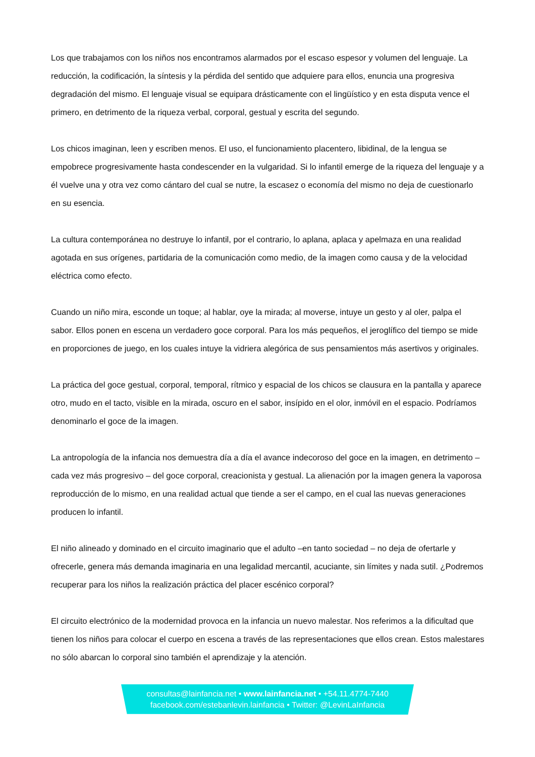Los que trabajamos con los niños nos encontramos alarmados por el escaso espesor y volumen del lenguaje. La reducción, la codificación, la síntesis y la pérdida del sentido que adquiere para ellos, enuncia una progresiva degradación del mismo. El lenguaje visual se equipara drásticamente con el lingüístico y en esta disputa vence el primero, en detrimento de la riqueza verbal, corporal, gestual y escrita del segundo.
Los chicos imaginan, leen y escriben menos. El uso, el funcionamiento placentero, libidinal, de la lengua se empobrece progresivamente hasta condescender en la vulgaridad. Si lo infantil emerge de la riqueza del lenguaje y a él vuelve una y otra vez como cántaro del cual se nutre, la escasez o economía del mismo no deja de cuestionarlo en su esencia.
La cultura contemporánea no destruye lo infantil, por el contrario, lo aplana, aplaca y apelmaza en una realidad agotada en sus orígenes, partidaria de la comunicación como medio, de la imagen como causa y de la velocidad eléctrica como efecto.
Cuando un niño mira, esconde un toque; al hablar, oye la mirada; al moverse, intuye un gesto y al oler, palpa el sabor. Ellos ponen en escena un verdadero goce corporal. Para los más pequeños, el jeroglífico del tiempo se mide en proporciones de juego, en los cuales intuye la vidriera alegórica de sus pensamientos más asertivos y originales.
La práctica del goce gestual, corporal, temporal, rítmico y espacial de los chicos se clausura en la pantalla y aparece otro, mudo en el tacto, visible en la mirada, oscuro en el sabor, insípido en el olor, inmóvil en el espacio. Podríamos denominarlo el goce de la imagen.
La antropología de la infancia nos demuestra día a día el avance indecoroso del goce en la imagen, en detrimento – cada vez más progresivo – del goce corporal, creacionista y gestual. La alienación por la imagen genera la vaporosa reproducción de lo mismo, en una realidad actual que tiende a ser el campo, en el cual las nuevas generaciones producen lo infantil.
El niño alineado y dominado en el circuito imaginario que el adulto –en tanto sociedad – no deja de ofertarle y ofrecerle, genera más demanda imaginaria en una legalidad mercantil, acuciante, sin límites y nada sutil. ¿Podremos recuperar para los niños la realización práctica del placer escénico corporal?
El circuito electrónico de la modernidad provoca en la infancia un nuevo malestar. Nos referimos a la dificultad que tienen los niños para colocar el cuerpo en escena a través de las representaciones que ellos crean. Estos malestares no sólo abarcan lo corporal sino también el aprendizaje y la atención.
consultas@lainfancia.net • www.lainfancia.net • +54.11.4774-7440
facebook.com/estebanlevin.lainfancia • Twitter: @LevinLaInfancia